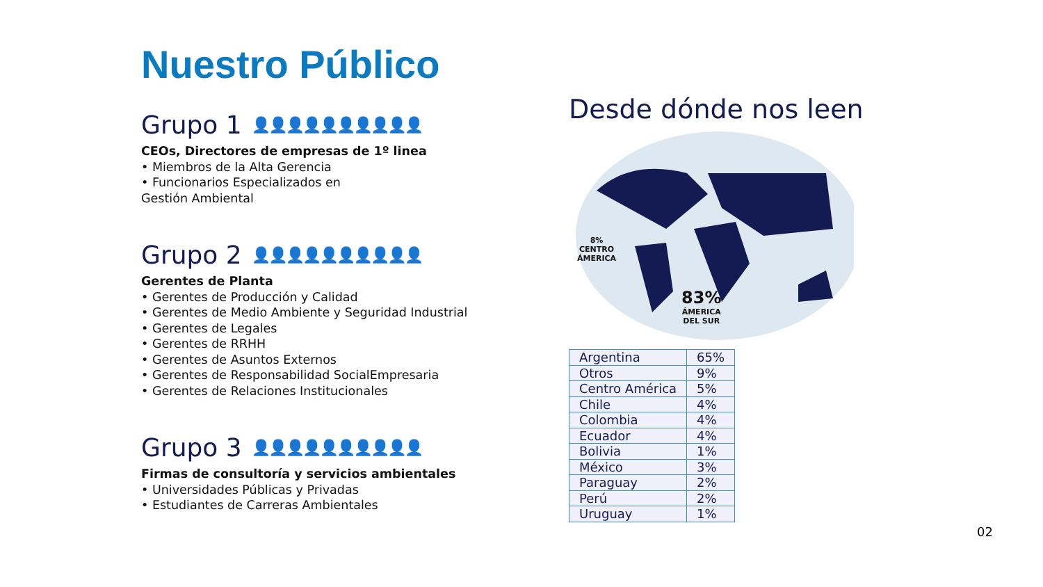Nuestro Público
Grupo 1 👤👤👤👤👤👤👤👤👤👤
CEOs, Directores de empresas de 1º linea
• Miembros de la Alta Gerencia
• Funcionarios Especializados en
Gestión Ambiental
Grupo 2 👤👤👤👤👤👤👤👤👤👤
Gerentes de Planta
• Gerentes de Producción y Calidad
• Gerentes de Medio Ambiente y Seguridad Industrial
• Gerentes de Legales
• Gerentes de RRHH
• Gerentes de Asuntos Externos
• Gerentes de Responsabilidad SocialEmpresaria
• Gerentes de Relaciones Institucionales
Grupo 3 👤👤👤👤👤👤👤👤👤👤
Firmas de consultoría y servicios ambientales
• Universidades Públicas y Privadas
• Estudiantes de Carreras Ambientales
Desde dónde nos leen
8%
CENTRO
ÁMERICA
83%
ÁMERICA
DEL SUR
| Argentina | 65% |
| Otros | 9% |
| Centro América | 5% |
| Chile | 4% |
| Colombia | 4% |
| Ecuador | 4% |
| Bolivia | 1% |
| México | 3% |
| Paraguay | 2% |
| Perú | 2% |
| Uruguay | 1% |
02